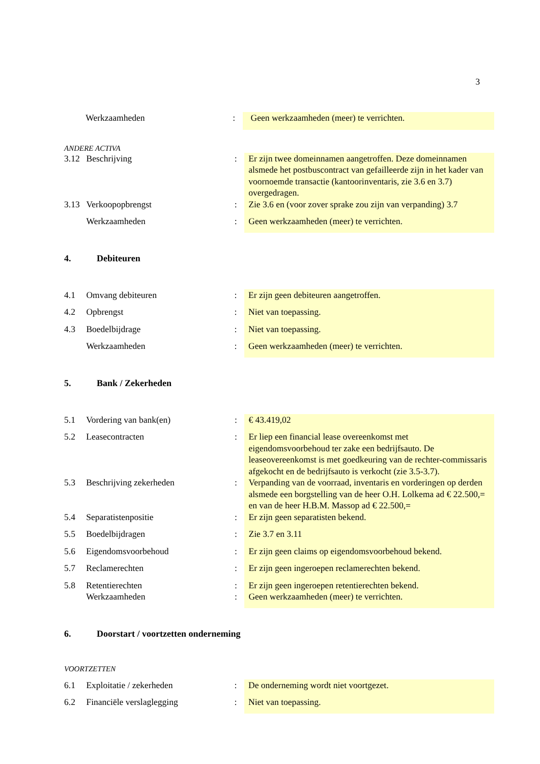3
| | Werkzaamheden | : | Geen werkzaamheden (meer) te verrichten. |
ANDERE ACTIVA
| 3.12 | Beschrijving | : | Er zijn twee domeinnamen aangetroffen. Deze domeinnamen alsmede het postbuscontract van gefailleerde zijn in het kader van voornoemde transactie (kantoorinventaris, zie 3.6 en 3.7) overgedragen. |
| 3.13 | Verkoopopbrengst | : | Zie 3.6 en (voor zover sprake zou zijn van verpanding) 3.7 |
| | Werkzaamheden | : | Geen werkzaamheden (meer) te verrichten. |
4. Debiteuren
| 4.1 | Omvang debiteuren | : | Er zijn geen debiteuren aangetroffen. |
| 4.2 | Opbrengst | : | Niet van toepassing. |
| 4.3 | Boedelbijdrage | : | Niet van toepassing. |
| | Werkzaamheden | : | Geen werkzaamheden (meer) te verrichten. |
5. Bank / Zekerheden
| 5.1 | Vordering van bank(en) | : | € 43.419,02 |
| 5.2 | Leasecontracten | : | Er liep een financial lease overeenkomst met eigendomsvoorbehoud ter zake een bedrijfsauto. De leaseovereenkomst is met goedkeuring van de rechter-commissaris afgekocht en de bedrijfsauto is verkocht (zie 3.5-3.7). |
| 5.3 | Beschrijving zekerheden | : | Verpanding van de voorraad, inventaris en vorderingen op derden alsmede een borgstelling van de heer O.H. Lolkema ad € 22.500,= en van de heer H.B.M. Massop ad € 22.500,= |
| 5.4 | Separatistenpositie | : | Er zijn geen separatisten bekend. |
| 5.5 | Boedelbijdragen | : | Zie 3.7 en 3.11 |
| 5.6 | Eigendomsvoorbehoud | : | Er zijn geen claims op eigendomsvoorbehoud bekend. |
| 5.7 | Reclamerechten | : | Er zijn geen ingeroepen reclamerechten bekend. |
| 5.8 | Retentierechten | : | Er zijn geen ingeroepen retentierechten bekend. |
| | Werkzaamheden | : | Geen werkzaamheden (meer) te verrichten. |
6. Doorstart / voortzetten onderneming
VOORTZETTEN
| 6.1 | Exploitatie / zekerheden | : | De onderneming wordt niet voortgezet. |
| 6.2 | Financiële verslaglegging | : | Niet van toepassing. |